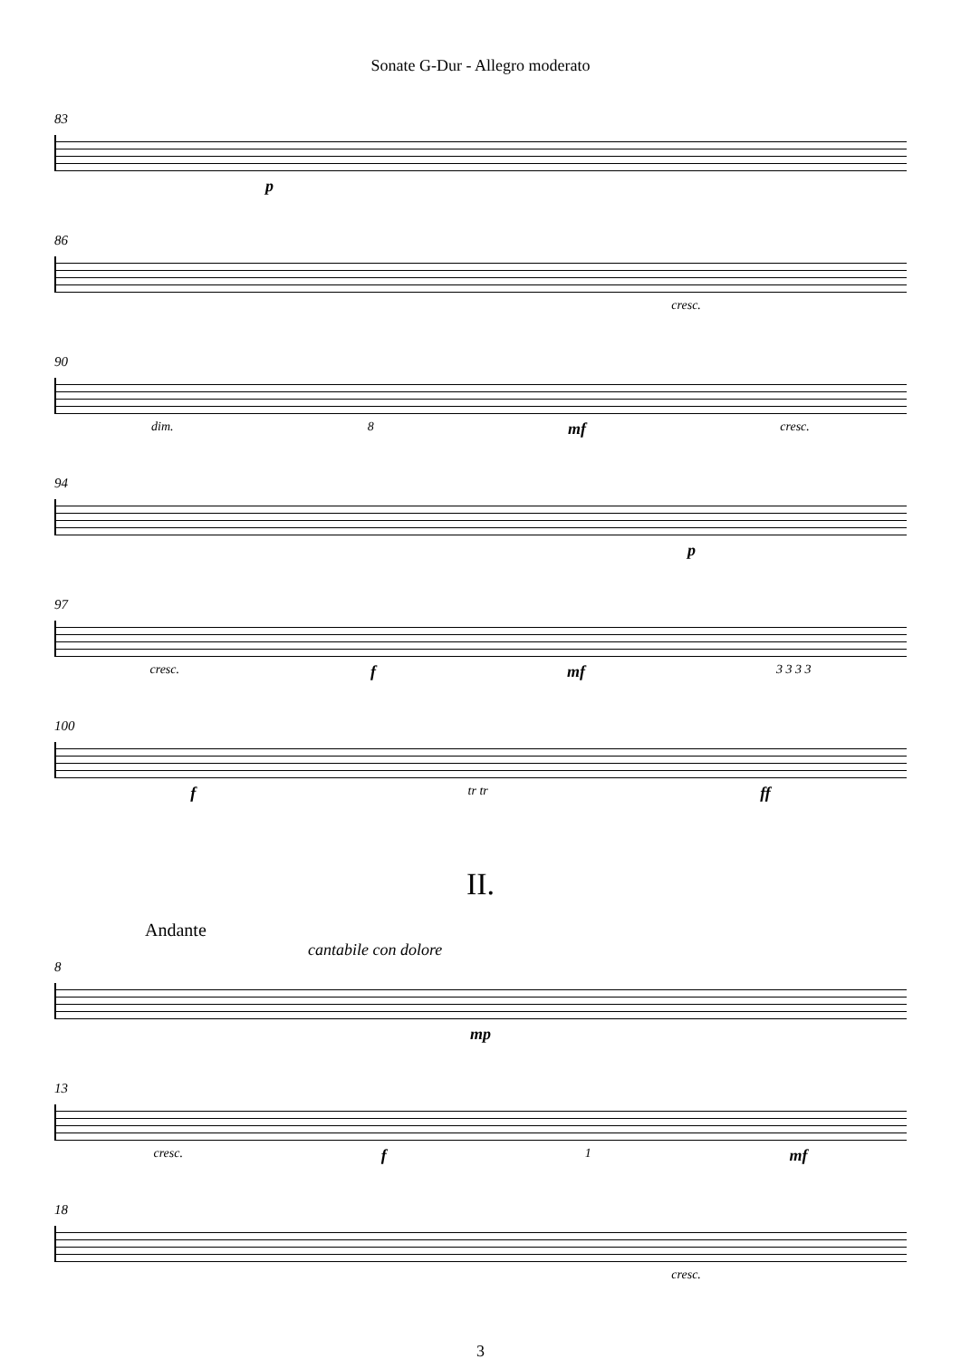Sonate G-Dur - Allegro moderato
83
p
86
cresc.
90
dim. 8 mf cresc.
94
p
97
cresc. fmf 3 3 3 3
100
ftr tr ff
II.
Andante
cantabile con dolore
8
mp
13
cresc. f 1 mf
18
cresc.
3